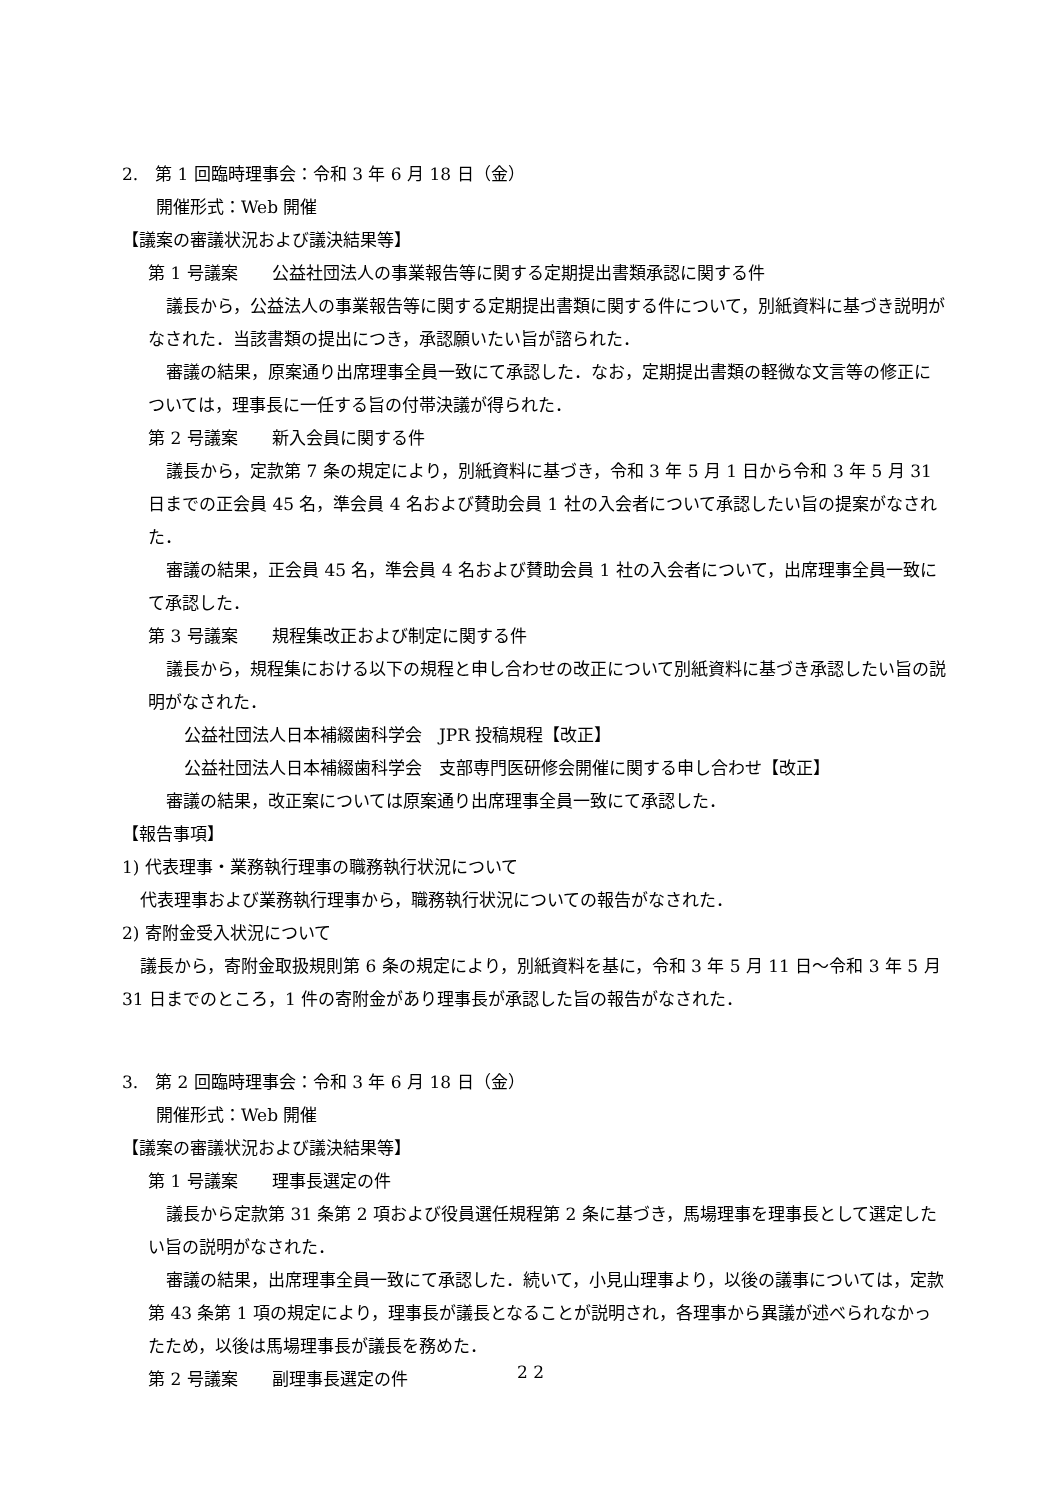2.　第 1 回臨時理事会：令和 3 年 6 月 18 日（金）
開催形式：Web 開催
【議案の審議状況および議決結果等】
第 1 号議案　　公益社団法人の事業報告等に関する定期提出書類承認に関する件
議長から，公益法人の事業報告等に関する定期提出書類に関する件について，別紙資料に基づき説明がなされた．当該書類の提出につき，承認願いたい旨が諮られた．
審議の結果，原案通り出席理事全員一致にて承認した．なお，定期提出書類の軽微な文言等の修正については，理事長に一任する旨の付帯決議が得られた．
第 2 号議案　　新入会員に関する件
議長から，定款第 7 条の規定により，別紙資料に基づき，令和 3 年 5 月 1 日から令和 3 年 5 月 31 日までの正会員 45 名，準会員 4 名および賛助会員 1 社の入会者について承認したい旨の提案がなされた．
審議の結果，正会員 45 名，準会員 4 名および賛助会員 1 社の入会者について，出席理事全員一致にて承認した．
第 3 号議案　　規程集改正および制定に関する件
議長から，規程集における以下の規程と申し合わせの改正について別紙資料に基づき承認したい旨の説明がなされた．
公益社団法人日本補綴歯科学会　JPR 投稿規程【改正】
公益社団法人日本補綴歯科学会　支部専門医研修会開催に関する申し合わせ【改正】
審議の結果，改正案については原案通り出席理事全員一致にて承認した．
【報告事項】
1) 代表理事・業務執行理事の職務執行状況について
代表理事および業務執行理事から，職務執行状況についての報告がなされた．
2) 寄附金受入状況について
議長から，寄附金取扱規則第 6 条の規定により，別紙資料を基に，令和 3 年 5 月 11 日～令和 3 年 5 月 31 日までのところ，1 件の寄附金があり理事長が承認した旨の報告がなされた．
3.　第 2 回臨時理事会：令和 3 年 6 月 18 日（金）
開催形式：Web 開催
【議案の審議状況および議決結果等】
第 1 号議案　　理事長選定の件
議長から定款第 31 条第 2 項および役員選任規程第 2 条に基づき，馬場理事を理事長として選定したい旨の説明がなされた．
審議の結果，出席理事全員一致にて承認した．続いて，小見山理事より，以後の議事については，定款第 43 条第 1 項の規定により，理事長が議長となることが説明され，各理事から異議が述べられなかったため，以後は馬場理事長が議長を務めた．
第 2 号議案　　副理事長選定の件
2 2